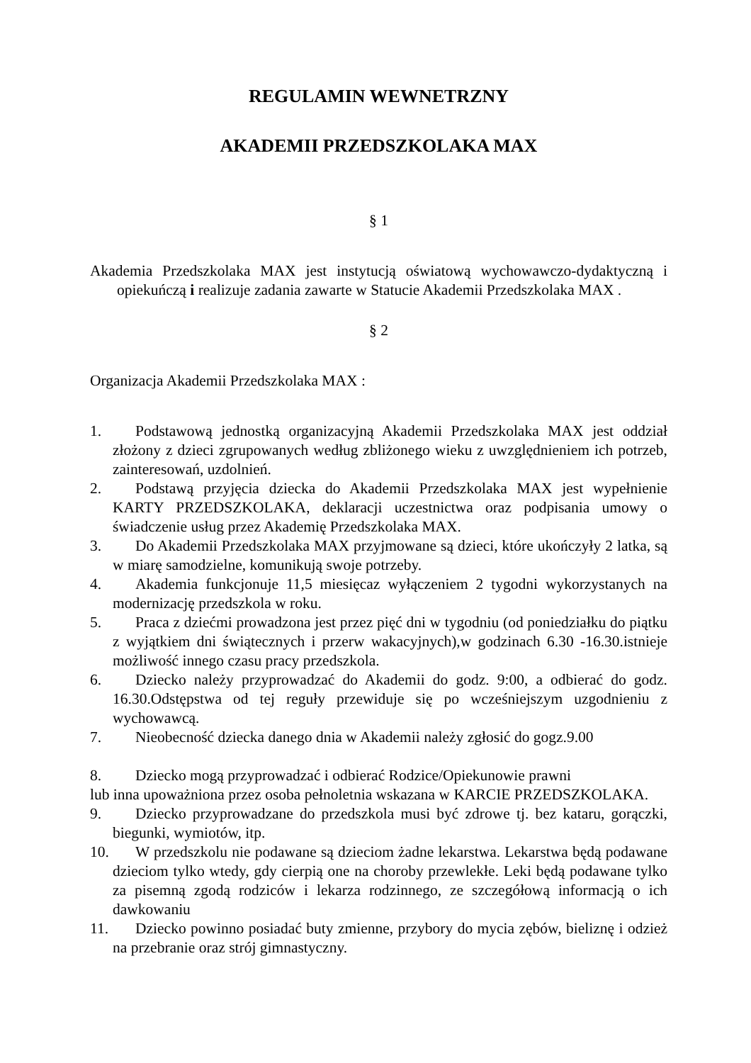REGULAMIN WEWNETRZNY
AKADEMII PRZEDSZKOLAKA MAX
§ 1
Akademia Przedszkolaka MAX jest instytucją oświatową wychowawczo-dydaktyczną i opiekuńczą i realizuje zadania zawarte w Statucie Akademii Przedszkolaka MAX .
§ 2
Organizacja Akademii Przedszkolaka MAX :
1. Podstawową jednostką organizacyjną Akademii Przedszkolaka MAX jest oddział złożony z dzieci zgrupowanych według zbliżonego wieku z uwzględnieniem ich potrzeb, zainteresowań, uzdolnień.
2. Podstawą przyjęcia dziecka do Akademii Przedszkolaka MAX jest wypełnienie KARTY PRZEDSZKOLAKA, deklaracji uczestnictwa oraz podpisania umowy o świadczenie usług przez Akademię Przedszkolaka MAX.
3. Do Akademii Przedszkolaka MAX przyjmowane są dzieci, które ukończyły 2 latka, są w miarę samodzielne, komunikują swoje potrzeby.
4. Akademia funkcjonuje 11,5 miesięcaz wyłączeniem 2 tygodni wykorzystanych na modernizację przedszkola w roku.
5. Praca z dziećmi prowadzona jest przez pięć dni w tygodniu (od poniedziałku do piątku z wyjątkiem dni świątecznych i przerw wakacyjnych),w godzinach 6.30 -16.30.istnieje możliwość innego czasu pracy przedszkola.
6. Dziecko należy przyprowadzać do Akademii do godz. 9:00, a odbierać do godz. 16.30.Odstępstwa od tej reguły przewiduje się po wcześniejszym uzgodnieniu z wychowawcą.
7. Nieobecność dziecka danego dnia w Akademii należy zgłosić do gogz.9.00
8. Dziecko mogą przyprowadzać i odbierać Rodzice/Opiekunowie prawni
lub inna upoważniona przez osoba pełnoletnia wskazana w KARCIE PRZEDSZKOLAKA.
9. Dziecko przyprowadzane do przedszkola musi być zdrowe tj. bez kataru, gorączki, biegunki, wymiotów, itp.
10. W przedszkolu nie podawane są dzieciom żadne lekarstwa. Lekarstwa będą podawane dzieciom tylko wtedy, gdy cierpią one na choroby przewlekłe. Leki będą podawane tylko za pisemną zgodą rodziców i lekarza rodzinnego, ze szczegółową informacją o ich dawkowaniu
11. Dziecko powinno posiadać buty zmienne, przybory do mycia zębów, bieliznę i odzież na przebranie oraz strój gimnastyczny.